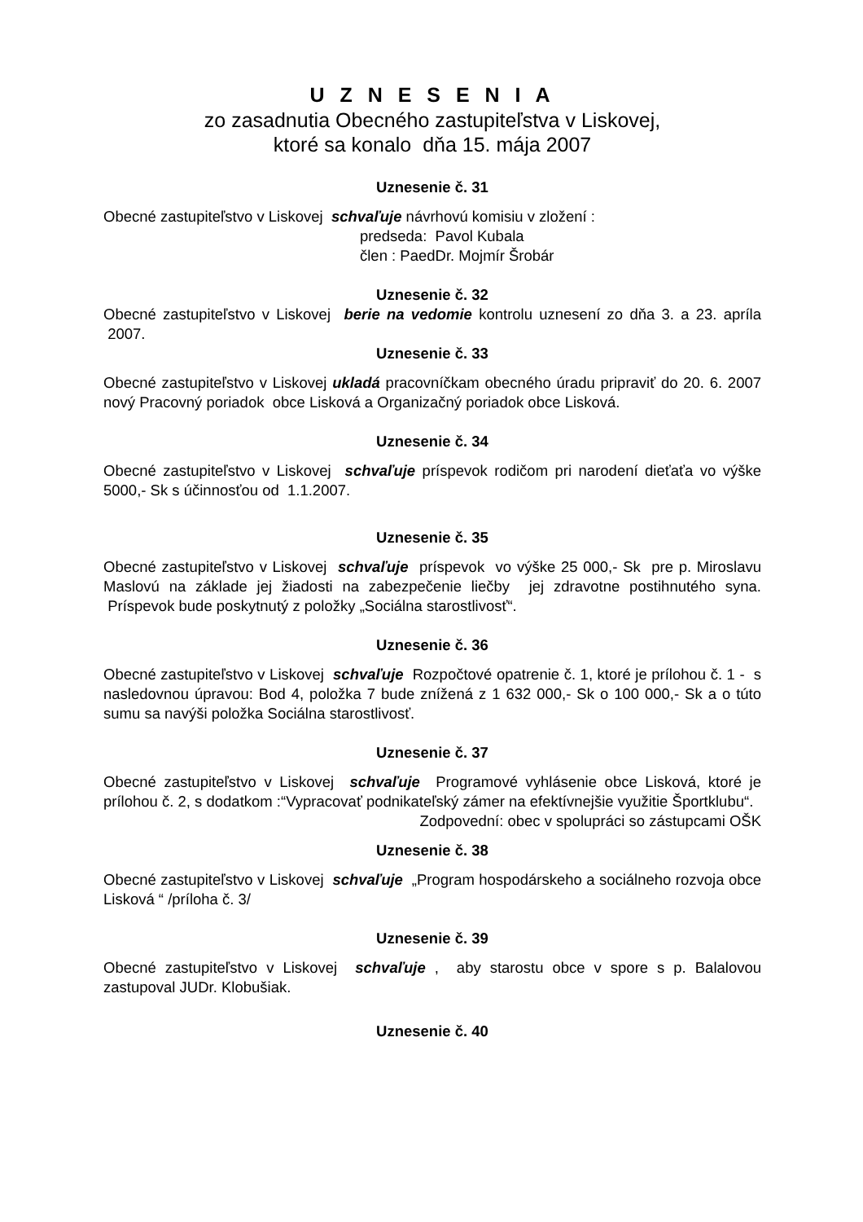U Z N E S E N I A
zo zasadnutia Obecného zastupiteľstva v Liskovej,
ktoré sa konalo dňa 15. mája 2007
Uznesenie č. 31
Obecné zastupiteľstvo v Liskovej schvaľuje návrhovú komisiu v zložení :
predseda: Pavol Kubala
člen : PaedDr. Mojmír Šrobár
Uznesenie č. 32
Obecné zastupiteľstvo v Liskovej berie na vedomie kontrolu uznesení zo dňa 3. a 23. apríla 2007.
Uznesenie č. 33
Obecné zastupiteľstvo v Liskovej ukladá pracovníčkam obecného úradu pripraviť do 20. 6. 2007 nový Pracovný poriadok obce Lisková a Organizačný poriadok obce Lisková.
Uznesenie č. 34
Obecné zastupiteľstvo v Liskovej schvaľuje príspevok rodičom pri narodení dieťaťa vo výške 5000,- Sk s účinnosťou od 1.1.2007.
Uznesenie č. 35
Obecné zastupiteľstvo v Liskovej schvaľuje príspevok vo výške 25 000,- Sk pre p. Miroslavu Maslovú na základe jej žiadosti na zabezpečenie liečby jej zdravotne postihnutého syna. Príspevok bude poskytnutý z položky „Sociálna starostlivosť“.
Uznesenie č. 36
Obecné zastupiteľstvo v Liskovej schvaľuje Rozpočtové opatrenie č. 1, ktoré je prílohou č. 1 - s nasledovnou úpravou: Bod 4, položka 7 bude znížená z 1 632 000,- Sk o 100 000,- Sk a o túto sumu sa navýši položka Sociálna starostlivosť.
Uznesenie č. 37
Obecné zastupiteľstvo v Liskovej schvaľuje Programové vyhlásenie obce Lisková, ktoré je prílohou č. 2, s dodatkom :“Vypracovať podnikateľský zámer na efektívnejšie využitie Športklubu“.
Zodpovední: obec v spolupráci so zástupcami OŠK
Uznesenie č. 38
Obecné zastupiteľstvo v Liskovej schvaľuje „Program hospodárskeho a sociálneho rozvoja obce Lisková “ /príloha č. 3/
Uznesenie č. 39
Obecné zastupiteľstvo v Liskovej schvaľuje , aby starostu obce v spore s p. Balalovou zastupoval JUDr. Klobušiak.
Uznesenie č. 40